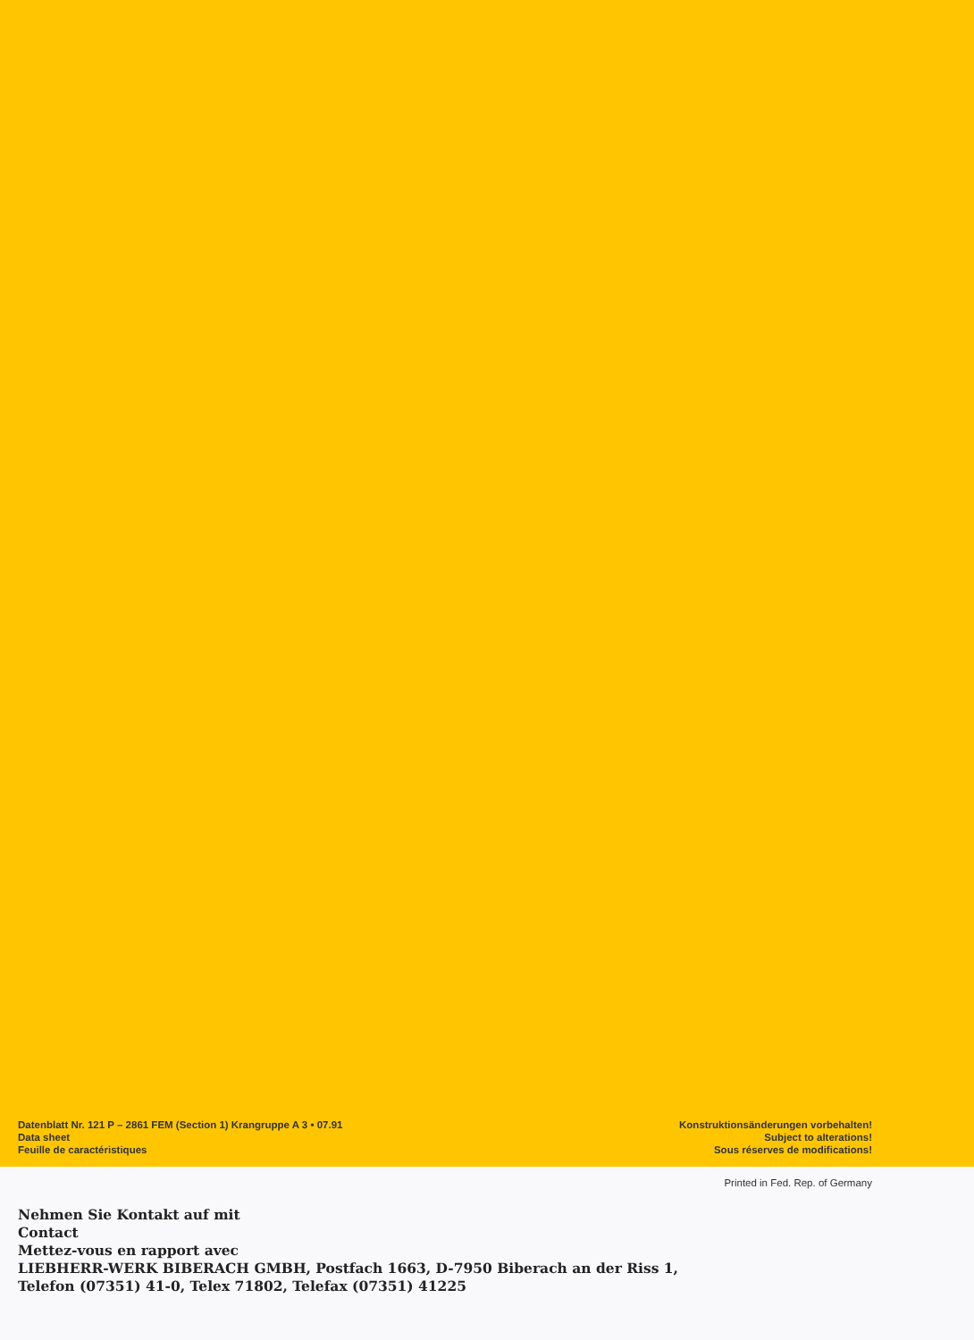Datenblatt Nr. 121 P – 2861 FEM (Section 1) Krangruppe A 3 • 07.91
Data sheet
Feuille de caractéristiques
Konstruktionsänderungen vorbehalten!
Subject to alterations!
Sous réserves de modifications!
Printed in Fed. Rep. of Germany
Nehmen Sie Kontakt auf mit
Contact
Mettez-vous en rapport avec
LIEBHERR-WERK BIBERACH GMBH, Postfach 1663, D-7950 Biberach an der Riss 1,
Telefon (07351) 41-0, Telex 71802, Telefax (07351) 41225